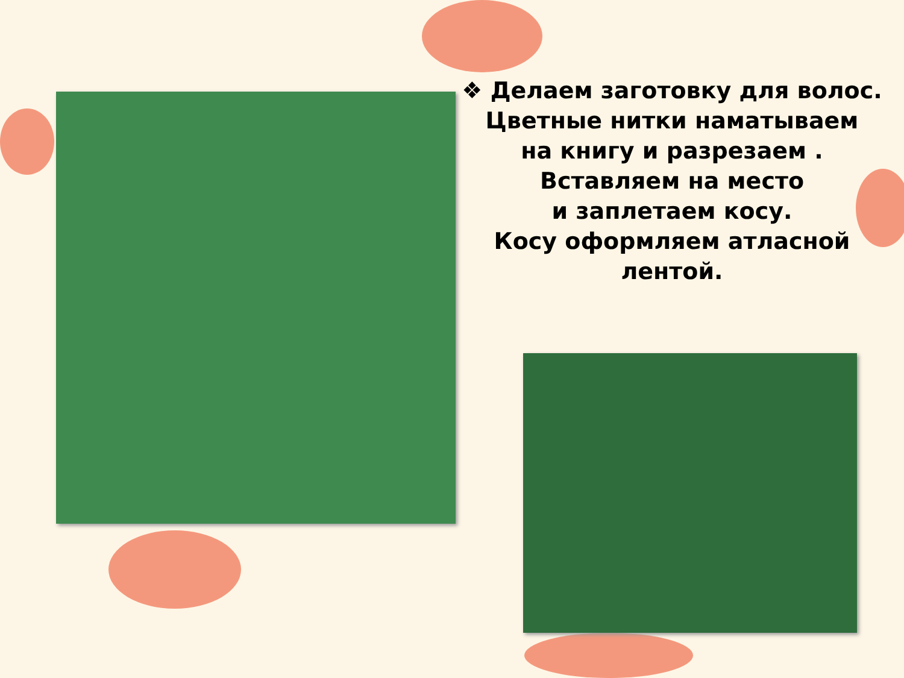❖ Делаем заготовку для волос.
Цветные нитки наматываем
на книгу и разрезаем .
Вставляем на место
и заплетаем косу.
Косу оформляем атласной
лентой.